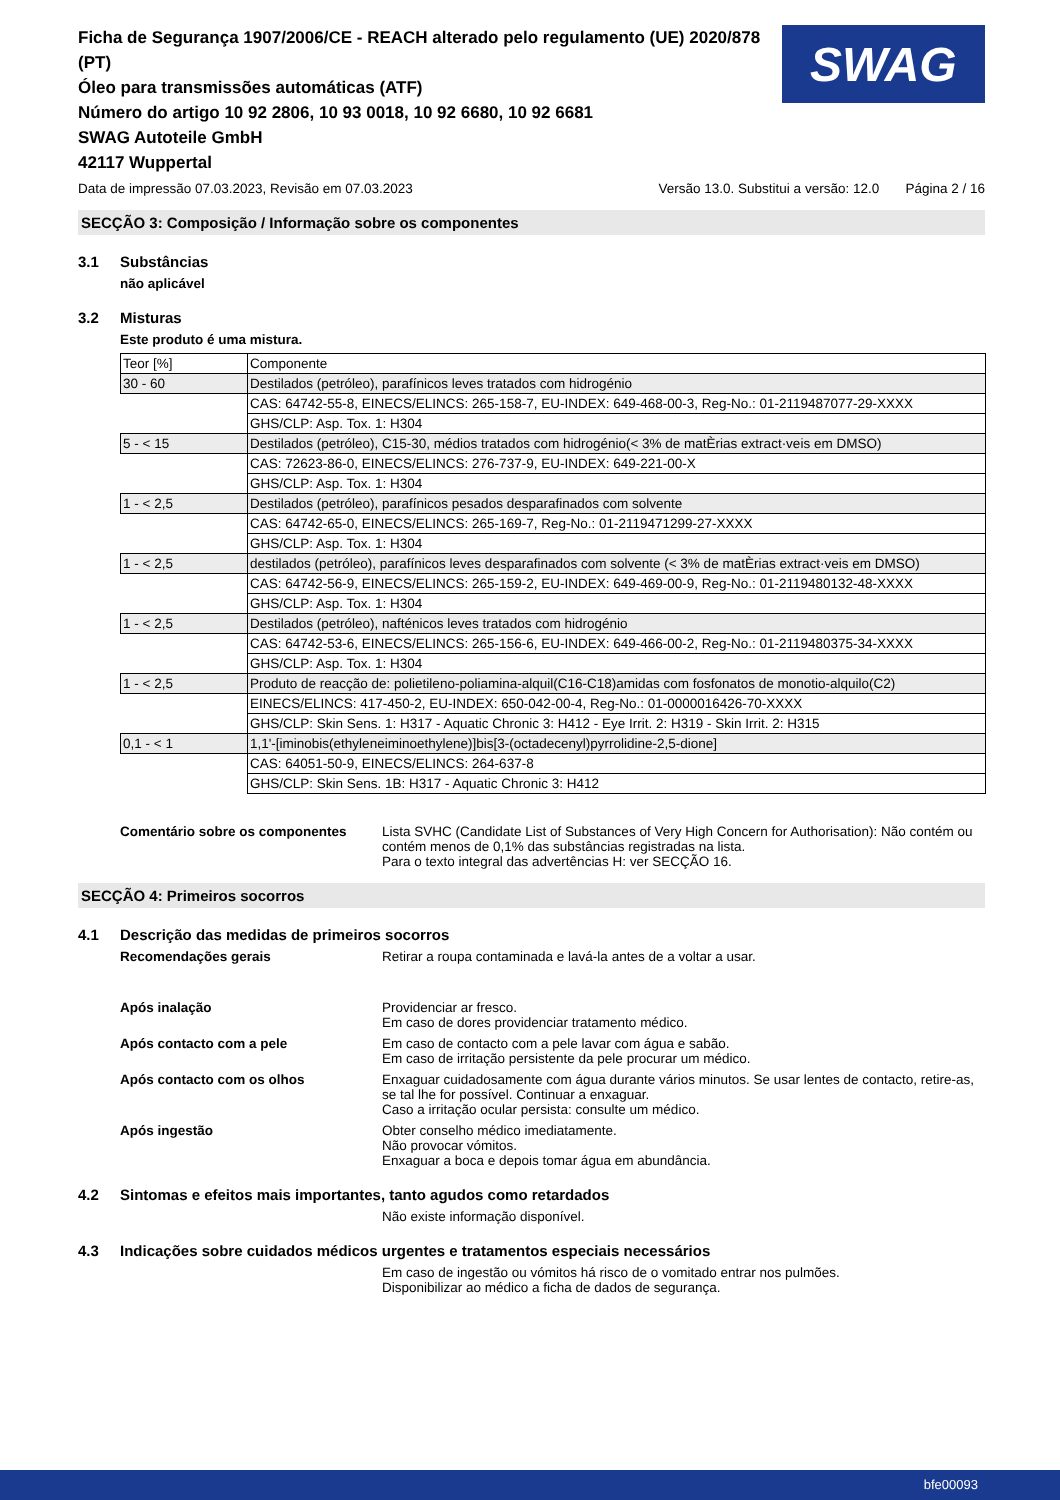Ficha de Segurança 1907/2006/CE - REACH alterado pelo regulamento (UE) 2020/878 (PT)
Óleo para transmissões automáticas (ATF)
Número do artigo 10 92 2806, 10 93 0018, 10 92 6680, 10 92 6681
SWAG Autoteile GmbH
42117 Wuppertal
SWAG
Data de impressão 07.03.2023, Revisão em 07.03.2023 Versão 13.0. Substitui a versão: 12.0 Página 2 / 16
SECÇÃO 3: Composição / Informação sobre os componentes
3.1 Substâncias
não aplicável
3.2 Misturas
Este produto é uma mistura.
| Teor [%] | Componente |
| 30 - 60 | Destilados (petróleo), parafínicos leves tratados com hidrogénio |
| | CAS: 64742-55-8, EINECS/ELINCS: 265-158-7, EU-INDEX: 649-468-00-3, Reg-No.: 01-2119487077-29-XXXX |
| | GHS/CLP: Asp. Tox. 1: H304 |
| 5 - < 15 | Destilados (petróleo), C15-30, médios tratados com hidrogénio(< 3% de matÈrias extract·veis em DMSO) |
| | CAS: 72623-86-0, EINECS/ELINCS: 276-737-9, EU-INDEX: 649-221-00-X |
| | GHS/CLP: Asp. Tox. 1: H304 |
| 1 - < 2,5 | Destilados (petróleo), parafínicos pesados desparafinados com solvente |
| | CAS: 64742-65-0, EINECS/ELINCS: 265-169-7, Reg-No.: 01-2119471299-27-XXXX |
| | GHS/CLP: Asp. Tox. 1: H304 |
| 1 - < 2,5 | destilados (petróleo), parafínicos leves desparafinados com solvente (< 3% de matÈrias extract·veis em DMSO) |
| | CAS: 64742-56-9, EINECS/ELINCS: 265-159-2, EU-INDEX: 649-469-00-9, Reg-No.: 01-2119480132-48-XXXX |
| | GHS/CLP: Asp. Tox. 1: H304 |
| 1 - < 2,5 | Destilados (petróleo), nafténicos leves tratados com hidrogénio |
| | CAS: 64742-53-6, EINECS/ELINCS: 265-156-6, EU-INDEX: 649-466-00-2, Reg-No.: 01-2119480375-34-XXXX |
| | GHS/CLP: Asp. Tox. 1: H304 |
| 1 - < 2,5 | Produto de reacção de: polietileno-poliamina-alquil(C16-C18)amidas com fosfonatos de monotio-alquilo(C2) |
| | EINECS/ELINCS: 417-450-2, EU-INDEX: 650-042-00-4, Reg-No.: 01-0000016426-70-XXXX |
| | GHS/CLP: Skin Sens. 1: H317 - Aquatic Chronic 3: H412 - Eye Irrit. 2: H319 - Skin Irrit. 2: H315 |
| 0,1 - < 1 | 1,1'-[iminobis(ethyleneiminoethylene)]bis[3-(octadecenyl)pyrrolidine-2,5-dione] |
| | CAS: 64051-50-9, EINECS/ELINCS: 264-637-8 |
| | GHS/CLP: Skin Sens. 1B: H317 - Aquatic Chronic 3: H412 |
Comentário sobre os componentes Lista SVHC (Candidate List of Substances of Very High Concern for Authorisation): Não contém ou contém menos de 0,1% das substâncias registradas na lista.
Para o texto integral das advertências H: ver SECÇÃO 16.
SECÇÃO 4: Primeiros socorros
4.1 Descrição das medidas de primeiros socorros
Recomendações gerais Retirar a roupa contaminada e lavá-la antes de a voltar a usar.
Após inalação Providenciar ar fresco.
Em caso de dores providenciar tratamento médico.
Após contacto com a pele Em caso de contacto com a pele lavar com água e sabão.
Em caso de irritação persistente da pele procurar um médico.
Após contacto com os olhos Enxaguar cuidadosamente com água durante vários minutos. Se usar lentes de contacto, retire-as, se tal lhe for possível. Continuar a enxaguar.
Caso a irritação ocular persista: consulte um médico.
Após ingestão Obter conselho médico imediatamente.
Não provocar vómitos.
Enxaguar a boca e depois tomar água em abundância.
4.2 Sintomas e efeitos mais importantes, tanto agudos como retardados
Não existe informação disponível.
4.3 Indicações sobre cuidados médicos urgentes e tratamentos especiais necessários
Em caso de ingestão ou vómitos há risco de o vomitado entrar nos pulmões.
Disponibilizar ao médico a ficha de dados de segurança.
bfe00093